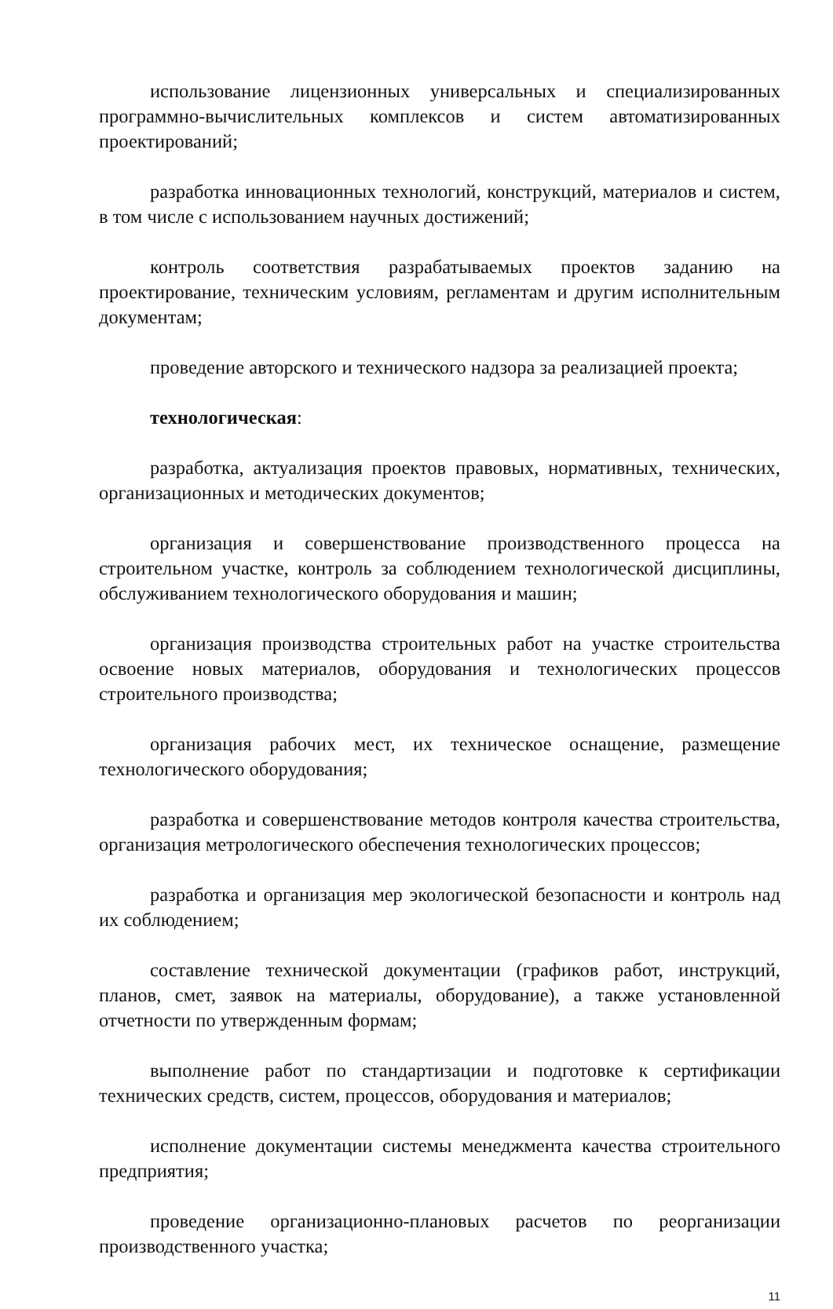использование лицензионных универсальных и специализированных программно-вычислительных комплексов и систем автоматизированных проектирований;
разработка инновационных технологий, конструкций, материалов и систем, в том числе с использованием научных достижений;
контроль соответствия разрабатываемых проектов заданию на проектирование, техническим условиям, регламентам и другим исполнительным документам;
проведение авторского и технического надзора за реализацией проекта;
технологическая:
разработка, актуализация проектов правовых, нормативных, технических, организационных и методических документов;
организация и совершенствование производственного процесса на строительном участке, контроль за соблюдением технологической дисциплины, обслуживанием технологического оборудования и машин;
организация производства строительных работ на участке строительства освоение новых материалов, оборудования и технологических процессов строительного производства;
организация рабочих мест, их техническое оснащение, размещение технологического оборудования;
разработка и совершенствование методов контроля качества строительства, организация метрологического обеспечения технологических процессов;
разработка и организация мер экологической безопасности и контроль над их соблюдением;
составление технической документации (графиков работ, инструкций, планов, смет, заявок на материалы, оборудование), а также установленной отчетности по утвержденным формам;
выполнение работ по стандартизации и подготовке к сертификации технических средств, систем, процессов, оборудования и материалов;
исполнение документации системы менеджмента качества строительного предприятия;
проведение организационно-плановых расчетов по реорганизации производственного участка;
11